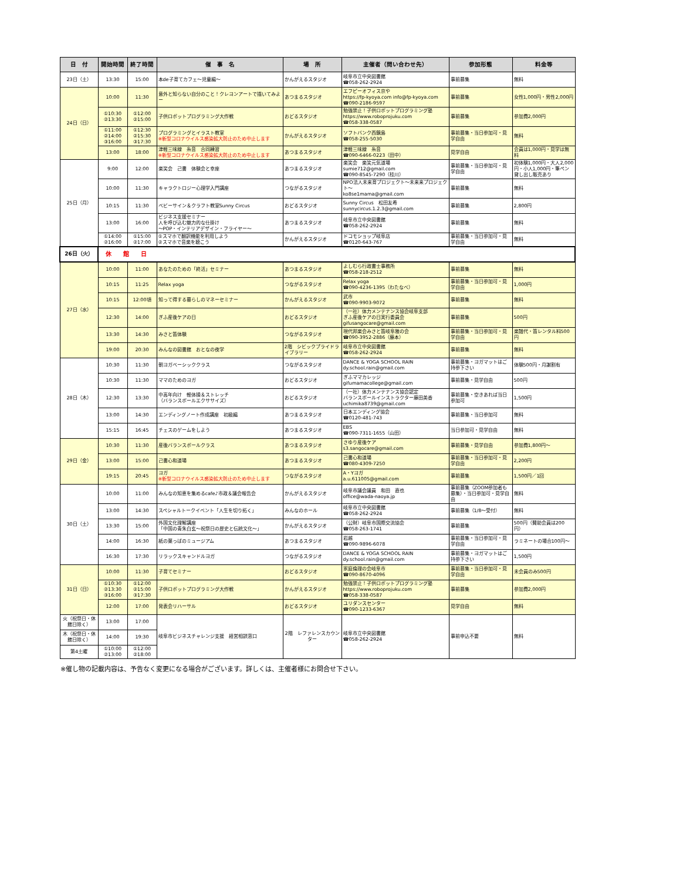| 日 付 | 開始時間 | 終了時間 | 催 事 名 | 場 所 | 主催者（問い合わせ先） | 参加形態 | 料金等 |
| --- | --- | --- | --- | --- | --- | --- | --- |
| 23日（土） | 13:30 | 15:00 | 本de子育てカフェ～児童編～ | かんがえるスタジオ | 岐阜市立中央図書館 ☎058-262-2924 | 事前募集 | 無料 |
| 24日（日） | 10:00 | 11:30 | 意外と知らない自分のこと！クレヨンアートで描いてみよー | あつまるスタジオ | エフピーオフィス京や https://fp-kyoya.com info@fp-kyoya.com ☎090-2186-9597 | 事前募集 | 女性1,000円・男性2,000円 |
| | ①10:30 ②13:30 | ①12:00 ②15:00 | 子供ロボットプログラミング大作戦 | おどるスタジオ | 勉強禁止！子供ロボットプログラミング塾 https://www.roboprojuku.com ☎058-338-0587 | 事前募集 | 参加費2,000円 |
| | ①11:00 ②14:00 ③16:00 | ①12:30 ②15:30 ③17:30 | プログラミングとイラスト教室 ※新型コロナウイルス感染拡大防止のため中止します | かんがえるスタジオ | ソフトバンク西鏡島 ☎058-255-5030 | 事前募集・当日参加可・見学自由 | 無料 |
| | 13:00 | 18:00 | 津軽三味線 糸音 合同練習 ※新型コロナウイルス感染拡大防止のため中止します | あつまるスタジオ | 津軽三味線 糸音 ☎090-6466-0223（田中） | 見学自由 | 会員は1,000円・見学は無料 |
| 25日（月） | 9:00 | 12:00 | 楽笑会 己書 体験会と幸座 | あつまるスタジオ | 楽笑会 楽笑元気道場 sumie712@gmail.com ☎090-8545-7290（桂川） | 事前募集・当日参加可・見学自由 | 初体験1,000円・大人2,000円・小人1,000円・筆ペン貸し出し販売あり |
| | 10:00 | 11:30 | キャラクトロジー心理学入門講座 | つながるスタジオ | NPO法人未来育プロジェクト～未来来プロジェクト～ ko8se1mama@gmail.com | 事前募集 | 無料 |
| | 10:15 | 11:30 | ベビーサイン＆クラフト教室Sunny Circus | おどるスタジオ | Sunny Circus 松田友希 sunnycircus.1.2.3@gmail.com | 事前募集 | 2,800円 |
| | 13:00 | 16:00 | ビジネス支援セミナー 人を呼び込む魅力的な仕掛け ～POP・インテリアデザイン・フライヤー～ | あつまるスタジオ | 岐阜市立中央図書館 ☎058-262-2924 | 事前募集 | 無料 |
| | ①14:00 ②16:00 | ①15:00 ②17:00 | ①スマホで翻訳機能を利用しよう ②スマホで音楽を聴こう | かんがえるスタジオ | ドコモショップ岐阜店 ☎0120-643-767 | 事前募集・当日参加可・見学自由 | 無料 |
| 26日（火） | 休 館 日 | | | | | | |
| 27日（水） | 10:00 | 11:00 | あなたのための「終活」セミナー | あつまるスタジオ | よしむら行政書士事務所 ☎058-218-2512 | 事前募集 | 無料 |
| | 10:15 | 11:25 | Relax yoga | つながるスタジオ | Relax yoga ☎090-4236-1395（わたなべ） | 事前募集・当日参加可・見学自由 | 1,000円 |
| | 10:15 | 12:00頃 | 知って得する暮らしのマネーセミナー | かんがえるスタジオ | 武市 ☎090-9903-9072 | 事前募集 | 無料 |
| | 12:30 | 14:00 | ぎふ産後ケアの日 | おどるスタジオ | （一社）体力メンテナンス協会岐阜支部 ぎふ産後ケアの日実行委員会 gifusangocare@gmail.com | 事前募集 | 500円 |
| | 13:30 | 14:30 | みさと笛体験 | つながるスタジオ | 現代邦楽会みさと笛岐阜雅の会 ☎090-3952-2886（藤本） | 事前募集・当日参加可・見学自由 | 楽譜代・笛レンタル料500円 |
| | 19:00 | 20:30 | みんなの図書館 おとなの夜学 | 2階 シビックプライドライブラリー | 岐阜市立中央図書館 ☎058-262-2924 | 事前募集 | 無料 |
| 28日（木） | 10:30 | 11:30 | 朝ヨガベーシッククラス | つながるスタジオ | DANCE & YOGA SCHOOL RAIN dy.school.rain@gmail.com | 事前募集・ヨガマットはご持参下さい | 体験500円・月謝割有 |
| | 10:30 | 11:30 | ママのためのヨガ | おどるスタジオ | ぎふママカレッジ gifumamacollege@gmail.com | 事前募集・見学自由 | 500円 |
| | 12:30 | 13:30 | 中高年向け 軽体操＆ストレッチ （バランスボールエクササイズ） | おどるスタジオ | （一社）体力メンテナンス協会認定 バランスボールインストラクター藤田美香 uchimika8739@gmail.com | 事前募集・空きあれば当日参加可 | 1,500円 |
| | 13:00 | 14:30 | エンディングノート作成講座 初級編 | あつまるスタジオ | 日本エンディング協会 ☎0120-481-743 | 事前募集・当日参加可 | 無料 |
| | 15:15 | 16:45 | チェスのゲームをしよう | あつまるスタジオ | EBS ☎090-7311-1655（山田） | 当日参加可・見学自由 | 無料 |
| 29日（金） | 10:30 | 11:30 | 産後バランスボールクラス | あつまるスタジオ | さゆり産後ケア s3.sangocare@gmail.com | 事前募集・見学自由 | 参加費1,800円～ |
| | 13:00 | 15:00 | 己書心和道場 | あつまるスタジオ | 己書心和道場 ☎080-4309-7250 | 事前募集・当日参加可・見学自由 | 2,200円 |
| | 19:15 | 20:45 | ヨガ ※新型コロナウイルス感染拡大防止のため中止します | つながるスタジオ | A・Yヨガ a.u.611005@gmail.com | 事前募集 | 1,500円／1回 |
| 30日（土） | 10:00 | 11:00 | みんなの知恵を集めるcafe♪市政＆議会報告会 | かんがえるスタジオ | 岐阜市議会議員 和田 直也 office@wada-naoya.jp | 事前募集（ZOOM参加者も募集）・当日参加可・見学自由 | 無料 |
| | 13:00 | 14:30 | スペシャルトークイベント「人生を切り拓く」 | みんなのホール | 岐阜市立中央図書館 ☎058-262-2924 | 事前募集（1/8～受付） | 無料 |
| | 13:30 | 15:00 | 外国文化理解講座 「中国の青朱白玄～祝祭日の歴史と伝統文化～」 | かんがえるスタジオ | （公財）岐阜市国際交流協会 ☎058-263-1741 | 事前募集 | 500円（賛助会員は200円） |
| | 14:00 | 16:30 | 紙の葉っぱのミュージアム | あつまるスタジオ | 岩越 ☎090-9896-6078 | 事前募集・当日参加可・見学自由 | ラミネートの場合100円～ |
| | 16:30 | 17:30 | リラックスキャンドルヨガ | つながるスタジオ | DANCE & YOGA SCHOOL RAIN dy.school.rain@gmail.com | 事前募集・ヨガマットはご持参下さい | 1,500円 |
| 31日（日） | 10:00 | 11:30 | 子育てセミナー | おどるスタジオ | 家庭倫理の会岐阜市 ☎090-8670-4096 | 事前募集・当日参加可・見学自由 | 未会員のみ500円 |
| | ①10:30 ②13:30 ③16:00 | ①12:00 ②15:00 ③17:30 | 子供ロボットプログラミング大作戦 | かんがえるスタジオ | 勉強禁止！子供ロボットプログラミング塾 https://www.roboprojuku.com ☎058-338-0587 | 事前募集 | 参加費2,000円 |
| | 12:00 | 17:00 | 発表会リハーサル | おどるスタジオ | ユリダンスセンター ☎090-1233-6367 | 見学自由 | 無料 |
| 火（祝祭日・休館日除く） | 13:00 | 17:00 | 岐阜市ビジネスチャレンジ支援 経営相談窓口 | 2階 レファレンスカウンター | 岐阜市立中央図書館 ☎058-262-2924 | 事前申込不要 | 無料 |
| 木（祝祭日・休館日除く） | 14:00 | 19:30 | | | | | |
| 第4土曜 | ①10:00 ②13:00 | ①12:00 ②18:00 | | | | | |
※催し物の記載内容は、予告なく変更になる場合がございます。詳しくは、主催者様にお問合せ下さい。